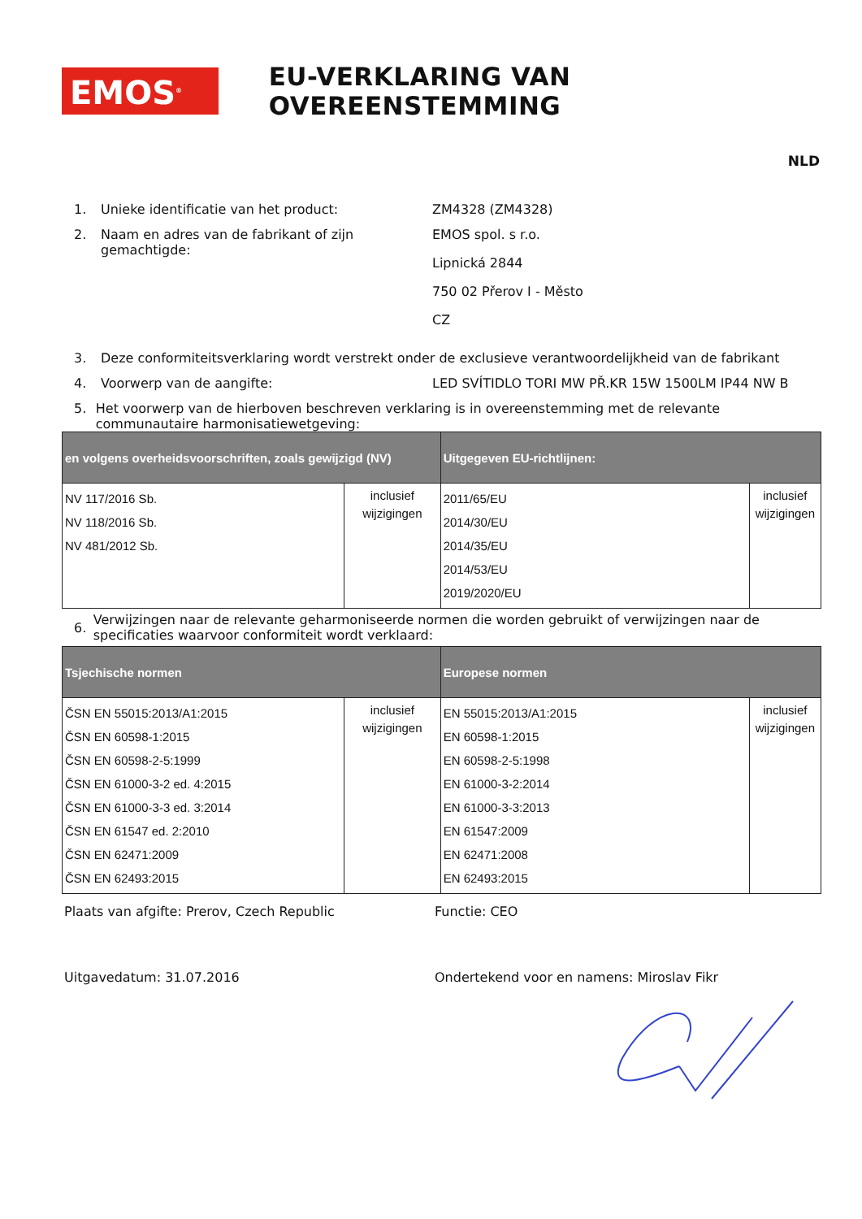EMOS<sup>®</sup>
EU-VERKLARING VAN OVEREENSTEMMING
NLD
1. Unieke identificatie van het product: ZM4328 (ZM4328)
2. Naam en adres van de fabrikant of zijn gemachtigde:
EMOS spol. s r.o.
Lipnická 2844
750 02 Přerov I - Město
CZ
3. Deze conformiteitsverklaring wordt verstrekt onder de exclusieve verantwoordelijkheid van de fabrikant
4. Voorwerp van de aangifte: LED SVÍTIDLO TORI MW PŘ.KR 15W 1500LM IP44 NW B
5. Het voorwerp van de hierboven beschreven verklaring is in overeenstemming met de relevante communautaire harmonisatiewetgeving:
| en volgens overheidsvoorschriften, zoals gewijzigd (NV) | | Uitgegeven EU-richtlijnen: | |
| --- | --- | --- | --- |
| NV 117/2016 Sb. NV 118/2016 Sb. NV 481/2012 Sb. | inclusief wijzigingen | 2011/65/EU 2014/30/EU 2014/35/EU 2014/53/EU 2019/2020/EU | inclusief wijzigingen |
6.
Verwijzingen naar de relevante geharmoniseerde normen die worden gebruikt of verwijzingen naar de specificaties waarvoor conformiteit wordt verklaard:
| Tsjechische normen | | Europese normen | |
| --- | --- | --- | --- |
| ČSN EN 55015:2013/A1:2015 ČSN EN 60598-1:2015 ČSN EN 60598-2-5:1999 ČSN EN 61000-3-2 ed. 4:2015 ČSN EN 61000-3-3 ed. 3:2014 ČSN EN 61547 ed. 2:2010 ČSN EN 62471:2009 ČSN EN 62493:2015 | inclusief wijzigingen | EN 55015:2013/A1:2015 EN 60598-1:2015 EN 60598-2-5:1998 EN 61000-3-2:2014 EN 61000-3-3:2013 EN 61547:2009 EN 62471:2008 EN 62493:2015 | inclusief wijzigingen |
Plaats van afgifte: Prerov, Czech Republic Functie: CEO
Uitgavedatum: 31.07.2016 Ondertekend voor en namens: Miroslav Fikr